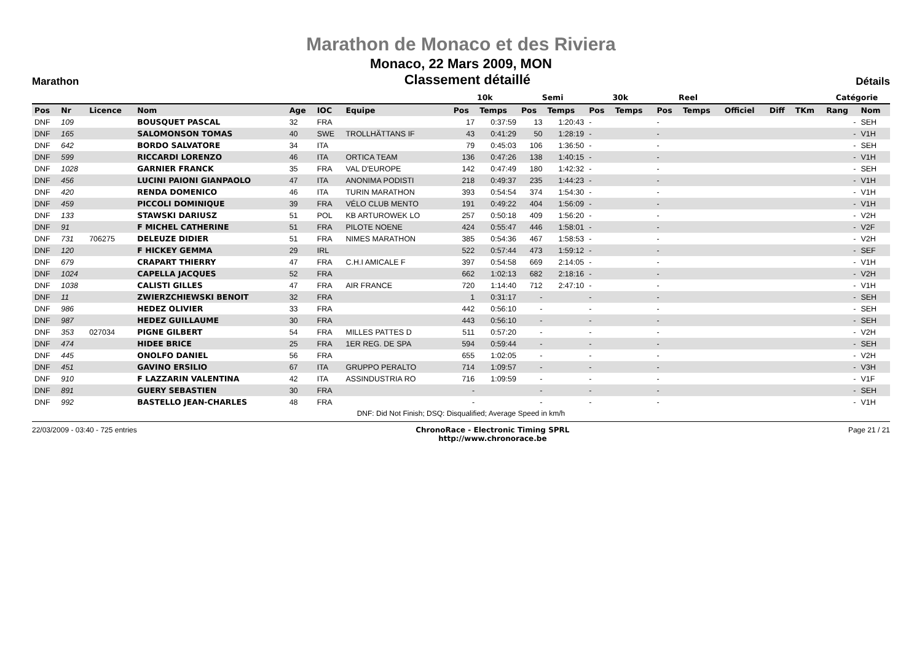Marathon de Monaco et des Riviera
Monaco, 22 Mars 2009, MON
Marathon Classement détaillé Détails
| | | | | | | | | 10k | | Semi | | 30k | | Reel | | | | | Catégorie | |
| --- | --- | --- | --- | --- | --- | --- | --- | --- | --- | --- | --- | --- | --- | --- | --- | --- | --- | --- | --- | --- |
| Pos | Nr | Licence | Nom | Age | IOC | Equipe | | Pos | Temps | Pos | Temps | Pos | Temps | Pos | Temps | Officiel | Diff | TKm | Rang | Nom |
| DNF | 109 | | BOUSQUET PASCAL | 32 | FRA | | | 17 | 0:37:59 | 13 | 1:20:43 | - | | - | | | | | - | SEH |
| DNF | 165 | | SALOMONSON TOMAS | 40 | SWE | TROLLHÄTTANS IF | | 43 | 0:41:29 | 50 | 1:28:19 | - | | - | | | | | - | V1H |
| DNF | 642 | | BORDO SALVATORE | 34 | ITA | | | 79 | 0:45:03 | 106 | 1:36:50 | - | | - | | | | | - | SEH |
| DNF | 599 | | RICCARDI LORENZO | 46 | ITA | ORTICA TEAM | | 136 | 0:47:26 | 138 | 1:40:15 | - | | - | | | | | - | V1H |
| DNF | 1028 | | GARNIER FRANCK | 35 | FRA | VAL D'EUROPE | | 142 | 0:47:49 | 180 | 1:42:32 | - | | - | | | | | - | SEH |
| DNF | 456 | | LUCINI PAIONI GIANPAOLO | 47 | ITA | ANONIMA PODISTI | | 218 | 0:49:37 | 235 | 1:44:23 | - | | - | | | | | - | V1H |
| DNF | 420 | | RENDA DOMENICO | 46 | ITA | TURIN MARATHON | | 393 | 0:54:54 | 374 | 1:54:30 | - | | - | | | | | - | V1H |
| DNF | 459 | | PICCOLI DOMINIQUE | 39 | FRA | VÉLO CLUB MENTO | | 191 | 0:49:22 | 404 | 1:56:09 | - | | - | | | | | - | V1H |
| DNF | 133 | | STAWSKI DARIUSZ | 51 | POL | KB ARTUROWEK LO | | 257 | 0:50:18 | 409 | 1:56:20 | - | | - | | | | | - | V2H |
| DNF | 91 | | F MICHEL CATHERINE | 51 | FRA | PILOTE NOENE | | 424 | 0:55:47 | 446 | 1:58:01 | - | | - | | | | | - | V2F |
| DNF | 731 | 706275 | DELEUZE DIDIER | 51 | FRA | NIMES MARATHON | | 385 | 0:54:36 | 467 | 1:58:53 | - | | - | | | | | - | V2H |
| DNF | 120 | | F HICKEY GEMMA | 29 | IRL | | | 522 | 0:57:44 | 473 | 1:59:12 | - | | - | | | | | - | SEF |
| DNF | 679 | | CRAPART THIERRY | 47 | FRA | C.H.I AMICALE F | | 397 | 0:54:58 | 669 | 2:14:05 | - | | - | | | | | - | V1H |
| DNF | 1024 | | CAPELLA JACQUES | 52 | FRA | | | 662 | 1:02:13 | 682 | 2:18:16 | - | | - | | | | | - | V2H |
| DNF | 1038 | | CALISTI GILLES | 47 | FRA | AIR FRANCE | | 720 | 1:14:40 | 712 | 2:47:10 | - | | - | | | | | - | V1H |
| DNF | 11 | | ZWIERZCHIEWSKI BENOIT | 32 | FRA | | | 1 | 0:31:17 | - | | - | | - | | | | | - | SEH |
| DNF | 986 | | HEDEZ OLIVIER | 33 | FRA | | | 442 | 0:56:10 | - | | - | | - | | | | | - | SEH |
| DNF | 987 | | HEDEZ GUILLAUME | 30 | FRA | | | 443 | 0:56:10 | - | | - | | - | | | | | - | SEH |
| DNF | 353 | 027034 | PIGNE GILBERT | 54 | FRA | MILLES PATTES D | | 511 | 0:57:20 | - | | - | | - | | | | | - | V2H |
| DNF | 474 | | HIDEE BRICE | 25 | FRA | 1ER REG. DE SPA | | 594 | 0:59:44 | - | | - | | - | | | | | - | SEH |
| DNF | 445 | | ONOLFO DANIEL | 56 | FRA | | | 655 | 1:02:05 | - | | - | | - | | | | | - | V2H |
| DNF | 451 | | GAVINO ERSILIO | 67 | ITA | GRUPPO PERALTO | | 714 | 1:09:57 | - | | - | | - | | | | | - | V3H |
| DNF | 910 | | F LAZZARIN VALENTINA | 42 | ITA | ASSINDUSTRIA RO | | 716 | 1:09:59 | - | | - | | - | | | | | - | V1F |
| DNF | 891 | | GUERY SEBASTIEN | 30 | FRA | | | - | | - | | - | | - | | | | | - | SEH |
| DNF | 992 | | BASTELLO JEAN-CHARLES | 48 | FRA | | | - | | - | | - | | - | | | | | - | V1H |
| DNF: Did Not Finish; DSQ: Disqualified; Average Speed in km/h | | | | | | | | | | | | | | | | | | | | |
22/03/2009 - 03:40 - 725 entries ChronoRace - Electronic Timing SPRL
http://www.chronorace.be Page 21 / 21